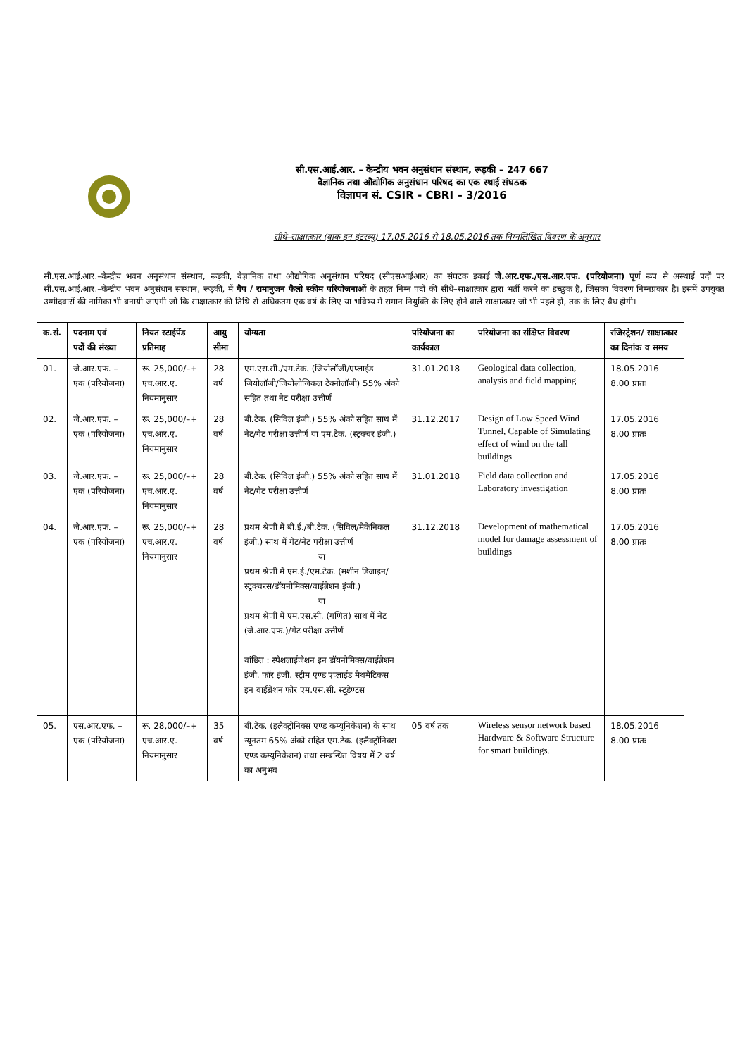सी.एस.आई.आर. – केन्द्रीय भवन अनुसंधान संस्थान, रूड़की – 247 667
वैज्ञानिक तथा औद्योगिक अनुसंधान परिषद का एक स्थाई संघठक
विज्ञापन सं. CSIR - CBRI – 3/2016
सीधे–साक्षात्कार (वाक इन इंटरव्यू) 17.05.2016 से 18.05.2016 तक निम्नलिखित विवरण के अनुसार
सी.एस.आई.आर.–केन्द्रीय भवन अनुसंधान संस्थान, रूड़की, वैज्ञानिक तथा औद्योगिक अनुसंधान परिषद (सीएसआईआर) का संघटक इकाई जे.आर.एफ./एस.आर.एफ. (परियोजना) पूर्ण रूप से अस्थाई पदों पर सी.एस.आई.आर.–केन्द्रीय भवन अनुसंधान संस्थान, रूड़की, में गैप / रामानुजन फैलो स्कीम परियोजनाओं के तहत निम्न पदों की सीधे–साक्षात्कार द्वारा भर्ती करने का इच्छुक है, जिसका विवरण निम्नप्रकार है। इसमें उपयुक्त उम्मीदवारों की नामिका भी बनायी जाएगी जो कि साक्षात्कार की तिथि से अधिकतम एक वर्ष के लिए या भविष्य में समान नियुक्ति के लिए होने वाले साक्षात्कार जो भी पहले हों, तक के लिए वैध होगी।
| क.सं. | पदनाम एवं पदों की संख्या | नियत स्टाईपेंड प्रतिमाह | आयु सीमा | योग्यता | परियोजना का कार्यकाल | परियोजना का संक्षिप्त विवरण | रजिस्ट्रेशन/ साक्षात्कार का दिनांक व समय |
| --- | --- | --- | --- | --- | --- | --- | --- |
| 01. | जे.आर.एफ. – एक (परियोजना) | रू. 25,000/–+ एच.आर.ए. नियमानुसार | 28 वर्ष | एम.एस.सी./एम.टेक. (जियोलॉजी/एप्लाईड जियोलॉजी/जियोलोजिकल टेक्नोलॉजी) 55% अंको सहित तथा नेट परीक्षा उत्तीर्ण | 31.01.2018 | Geological data collection, analysis and field mapping | 18.05.2016 8.00 प्रातः |
| 02. | जे.आर.एफ. – एक (परियोजना) | रू. 25,000/–+ एच.आर.ए. नियमानुसार | 28 वर्ष | बी.टेक. (सिविल इंजी.) 55% अंको सहित साथ में नेट/गेट परीक्षा उत्तीर्ण या एम.टेक. (स्ट्रक्चर इंजी.) | 31.12.2017 | Design of Low Speed Wind Tunnel, Capable of Simulating effect of wind on the tall buildings | 17.05.2016 8.00 प्रातः |
| 03. | जे.आर.एफ. – एक (परियोजना) | रू. 25,000/–+ एच.आर.ए. नियमानुसार | 28 वर्ष | बी.टेक. (सिविल इंजी.) 55% अंको सहित साथ में नेट/गेट परीक्षा उत्तीर्ण | 31.01.2018 | Field data collection and Laboratory investigation | 17.05.2016 8.00 प्रातः |
| 04. | जे.आर.एफ. – एक (परियोजना) | रू. 25,000/–+ एच.आर.ए. नियमानुसार | 28 वर्ष | प्रथम श्रेणी में बी.ई./बी.टेक. (सिविल/मैकेनिकल इंजी.) साथ में गेट/नेट परीक्षा उत्तीर्ण या प्रथम श्रेणी में एम.ई./एम.टेक. (मशीन डिजाइन/स्ट्रक्चरस/डॉयनोमिक्स/वाईब्रेशन इंजी.) या प्रथम श्रेणी में एम.एस.सी. (गणित) साथ में नेट (जे.आर.एफ.)/गेट परीक्षा उत्तीर्ण वांछित : स्पेशलाईजेशन इन डॉयनोमिक्स/वाईब्रेशन इंजी. फॉर इंजी. स्ट्रीम एण्ड एप्लाईड मैथमैटिकस इन वाईब्रेशन फोर एम.एस.सी. स्टूडेण्टस | 31.12.2018 | Development of mathematical model for damage assessment of buildings | 17.05.2016 8.00 प्रातः |
| 05. | एस.आर.एफ. – एक (परियोजना) | रू. 28,000/–+ एच.आर.ए. नियमानुसार | 35 वर्ष | बी.टेक. (इलैक्ट्रोनिक्स एण्ड कम्यूनिकेशन) के साथ न्यूनतम 65% अंको सहित एम.टेक. (इलैक्ट्रोनिक्स एण्ड कम्यूनिकेशन) तथा सम्बन्धित विषय में 2 वर्ष का अनुभव | 05 वर्ष तक | Wireless sensor network based Hardware & Software Structure for smart buildings. | 18.05.2016 8.00 प्रातः |